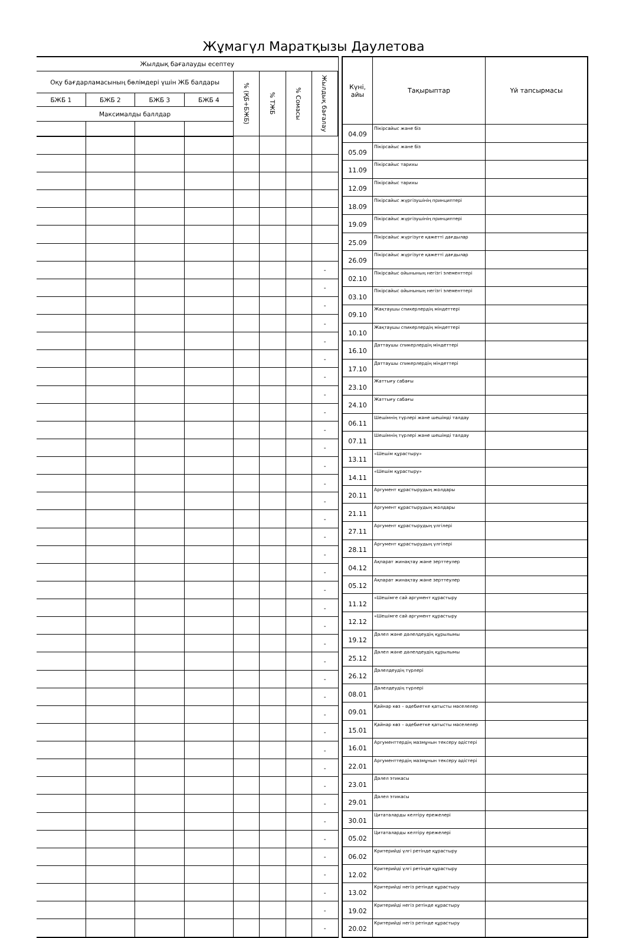Жұмагүл Маратқызы Даулетова
| Жылдық бағалауды есептеу | | | | | | | |
| --- | --- | --- | --- | --- | --- | --- | --- |
| Оқу бағдарламасының бөлімдері үшін ЖБ балдары | | | | % (ҚБ+БЖБ) | % ТЖБ | % Сомасы | Жылдық бағалау |
| БЖБ 1 | БЖБ 2 | БЖБ 3 | БЖБ 4 | | | | |
| Максималды баллдар | | | | | | | |
| | | | | | | | - |
| | | | | | | | - |
| | | | | | | | - |
| | | | | | | | - |
| | | | | | | | - |
| | | | | | | | - |
| | | | | | | | - |
| | | | | | | | - |
| | | | | | | | - |
| | | | | | | | - |
| | | | | | | | - |
| | | | | | | | - |
| | | | | | | | - |
| | | | | | | | - |
| | | | | | | | - |
| | | | | | | | - |
| | | | | | | | - |
| | | | | | | | - |
| | | | | | | | - |
| | | | | | | | - |
| | | | | | | | - |
| | | | | | | | - |
| | | | | | | | - |
| | | | | | | | - |
| | | | | | | | - |
| | | | | | | | - |
| | | | | | | | - |
| | | | | | | | - |
| | | | | | | | - |
| | | | | | | | - |
| | | | | | | | - |
| | | | | | | | - |
| | | | | | | | - |
| | | | | | | | - |
| | | | | | | | - |
| | | | | | | | - |
| | | | | | | | - |
| | | | | | | | - |
| Күні, айы | Тақырыптар | Үй тапсырмасы |
| --- | --- | --- |
| 04.09 | Пікірсайыс және біз | |
| 05.09 | Пікірсайыс және біз | |
| 11.09 | Пікірсайыс тарихы | |
| 12.09 | Пікірсайыс тарихы | |
| 18.09 | Пікірсайыс жүргізушінің принциптері | |
| 19.09 | Пікірсайыс жүргізушінің принциптері | |
| 25.09 | Пікірсайыс жүргізуге қажетті дағдылар | |
| 26.09 | Пікірсайыс жүргізуге қажетті дағдылар | |
| 02.10 | Пікірсайыс ойынының негізгі элементтері | |
| 03.10 | Пікірсайыс ойынының негізгі элементтері | |
| 09.10 | Жақтаушы спикерлердің міндеттері | |
| 10.10 | Жақтаушы спикерлердің міндеттері | |
| 16.10 | Даттаушы спикерлердің міндеттері | |
| 17.10 | Даттаушы спикерлердің міндеттері | |
| 23.10 | Жаттығу сабағы | |
| 24.10 | Жаттығу сабағы | |
| 06.11 | Шешімнің түрлері және шешімді талдау | |
| 07.11 | Шешімнің түрлері және шешімді талдау | |
| 13.11 | «Шешім құрастыру» | |
| 14.11 | «Шешім құрастыру» | |
| 20.11 | Аргумент құрастырудың жолдары | |
| 21.11 | Аргумент құрастырудың жолдары | |
| 27.11 | Аргумент құрастырудың үлгілері | |
| 28.11 | Аргумент құрастырудың үлгілері | |
| 04.12 | Ақпарат жинақтау және зерттеулер | |
| 05.12 | Ақпарат жинақтау және зерттеулер | |
| 11.12 | «Шешімге сай аргумент құрастыру | |
| 12.12 | «Шешімге сай аргумент құрастыру | |
| 19.12 | Дәлел және дәлелдеудің құрылымы | |
| 25.12 | Дәлел және дәлелдеудің құрылымы | |
| 26.12 | Дәлелдеудің түрлері | |
| 08.01 | Дәлелдеудің түрлері | |
| 09.01 | Қайнар көз – әдебиетке қатысты мәселелер | |
| 15.01 | Қайнар көз – әдебиетке қатысты мәселелер | |
| 16.01 | Аргументтердің мазмұнын тексеру әдістері | |
| 22.01 | Аргументтердің мазмұнын тексеру әдістері | |
| 23.01 | Дәлел этикасы | |
| 29.01 | Дәлел этикасы | |
| 30.01 | Цитаталарды келтіру ережелері | |
| 05.02 | Цитаталарды келтіру ережелері | |
| 06.02 | Критерийді үлгі ретінде құрастыру | |
| 12.02 | Критерийді үлгі ретінде құрастыру | |
| 13.02 | Критерийді негіз ретінде құрастыру | |
| 19.02 | Критерийді негіз ретінде құрастыру | |
| 20.02 | Критерийді негіз ретінде құрастыру | |